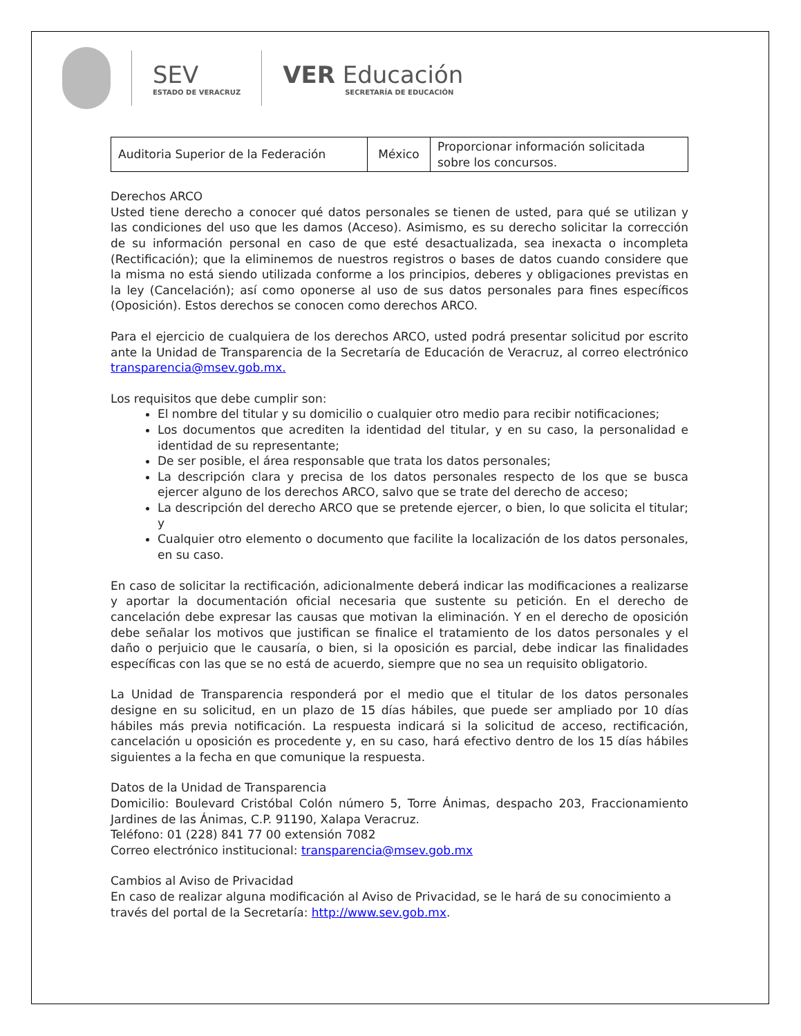SEV
ESTADO DE VERACRUZ
VER Educación
SECRETARÍA DE EDUCACIÓN
| Auditoria Superior de la Federación | México | Proporcionar información solicitada sobre los concursos. |
Derechos ARCO
Usted tiene derecho a conocer qué datos personales se tienen de usted, para qué se utilizan y las condiciones del uso que les damos (Acceso). Asimismo, es su derecho solicitar la corrección de su información personal en caso de que esté desactualizada, sea inexacta o incompleta (Rectificación); que la eliminemos de nuestros registros o bases de datos cuando considere que la misma no está siendo utilizada conforme a los principios, deberes y obligaciones previstas en la ley (Cancelación); así como oponerse al uso de sus datos personales para fines específicos (Oposición). Estos derechos se conocen como derechos ARCO.
Para el ejercicio de cualquiera de los derechos ARCO, usted podrá presentar solicitud por escrito ante la Unidad de Transparencia de la Secretaría de Educación de Veracruz, al correo electrónico transparencia@msev.gob.mx.
Los requisitos que debe cumplir son:
El nombre del titular y su domicilio o cualquier otro medio para recibir notificaciones;
Los documentos que acrediten la identidad del titular, y en su caso, la personalidad e identidad de su representante;
De ser posible, el área responsable que trata los datos personales;
La descripción clara y precisa de los datos personales respecto de los que se busca ejercer alguno de los derechos ARCO, salvo que se trate del derecho de acceso;
La descripción del derecho ARCO que se pretende ejercer, o bien, lo que solicita el titular; y
Cualquier otro elemento o documento que facilite la localización de los datos personales, en su caso.
En caso de solicitar la rectificación, adicionalmente deberá indicar las modificaciones a realizarse y aportar la documentación oficial necesaria que sustente su petición. En el derecho de cancelación debe expresar las causas que motivan la eliminación. Y en el derecho de oposición debe señalar los motivos que justifican se finalice el tratamiento de los datos personales y el daño o perjuicio que le causaría, o bien, si la oposición es parcial, debe indicar las finalidades específicas con las que se no está de acuerdo, siempre que no sea un requisito obligatorio.
La Unidad de Transparencia responderá por el medio que el titular de los datos personales designe en su solicitud, en un plazo de 15 días hábiles, que puede ser ampliado por 10 días hábiles más previa notificación. La respuesta indicará si la solicitud de acceso, rectificación, cancelación u oposición es procedente y, en su caso, hará efectivo dentro de los 15 días hábiles siguientes a la fecha en que comunique la respuesta.
Datos de la Unidad de Transparencia
Domicilio: Boulevard Cristóbal Colón número 5, Torre Ánimas, despacho 203, Fraccionamiento Jardines de las Ánimas, C.P. 91190, Xalapa Veracruz.
Teléfono: 01 (228) 841 77 00 extensión 7082
Correo electrónico institucional: transparencia@msev.gob.mx
Cambios al Aviso de Privacidad
En caso de realizar alguna modificación al Aviso de Privacidad, se le hará de su conocimiento a través del portal de la Secretaría: http://www.sev.gob.mx.